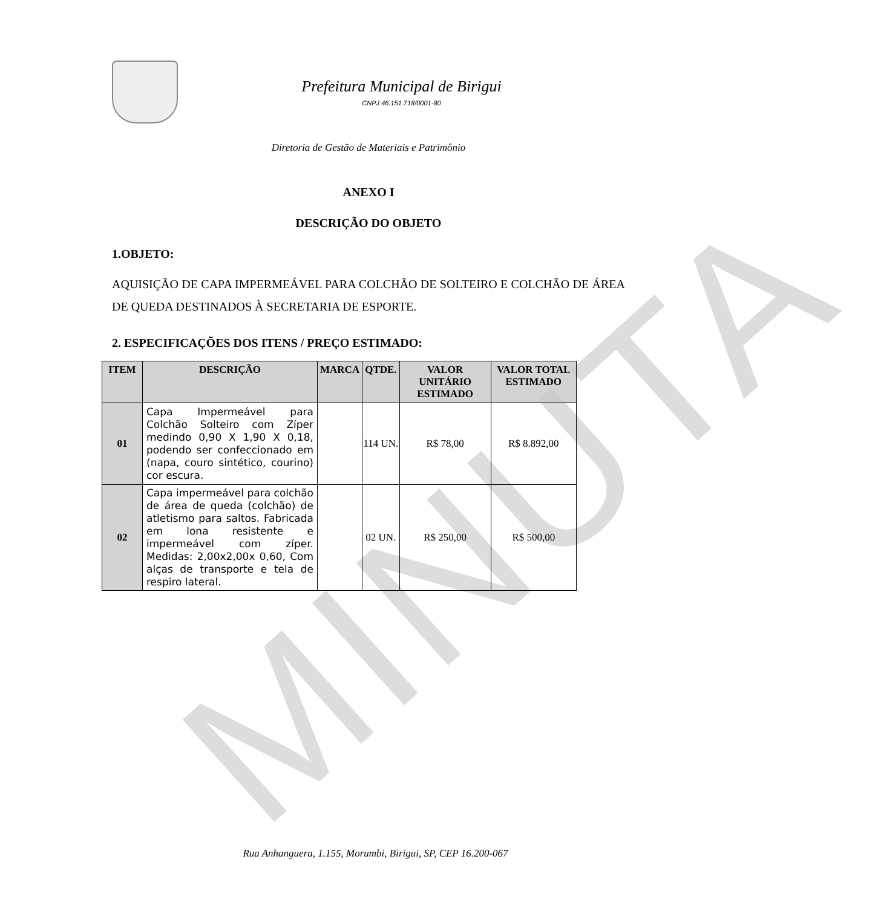MINUTA
Prefeitura Municipal de Birigui
CNPJ 46.151.718/0001-80
Diretoria de Gestão de Materiais e Patrimônio
ANEXO I
DESCRIÇÃO DO OBJETO
1.OBJETO:
AQUISIÇÃO DE CAPA IMPERMEÁVEL PARA COLCHÃO DE SOLTEIRO E COLCHÃO DE ÁREA DE QUEDA DESTINADOS À SECRETARIA DE ESPORTE.
2. ESPECIFICAÇÕES DOS ITENS / PREÇO ESTIMADO:
| ITEM | DESCRIÇÃO | MARCA | QTDE. | VALOR UNITÁRIO ESTIMADO | VALOR TOTAL ESTIMADO |
| --- | --- | --- | --- | --- | --- |
| 01 | Capa Impermeável para Colchão Solteiro com Zíper medindo 0,90 X 1,90 X 0,18, podendo ser confeccionado em (napa, couro sintético, courino) cor escura. | | 114 UN. | R$ 78,00 | R$ 8.892,00 |
| 02 | Capa impermeável para colchão de área de queda (colchão) de atletismo para saltos. Fabricada em lona resistente e impermeável com zíper. Medidas: 2,00x2,00x 0,60, Com alças de transporte e tela de respiro lateral. | | 02 UN. | R$ 250,00 | R$ 500,00 |
Rua Anhanguera, 1.155, Morumbi, Birigui, SP, CEP 16.200-067